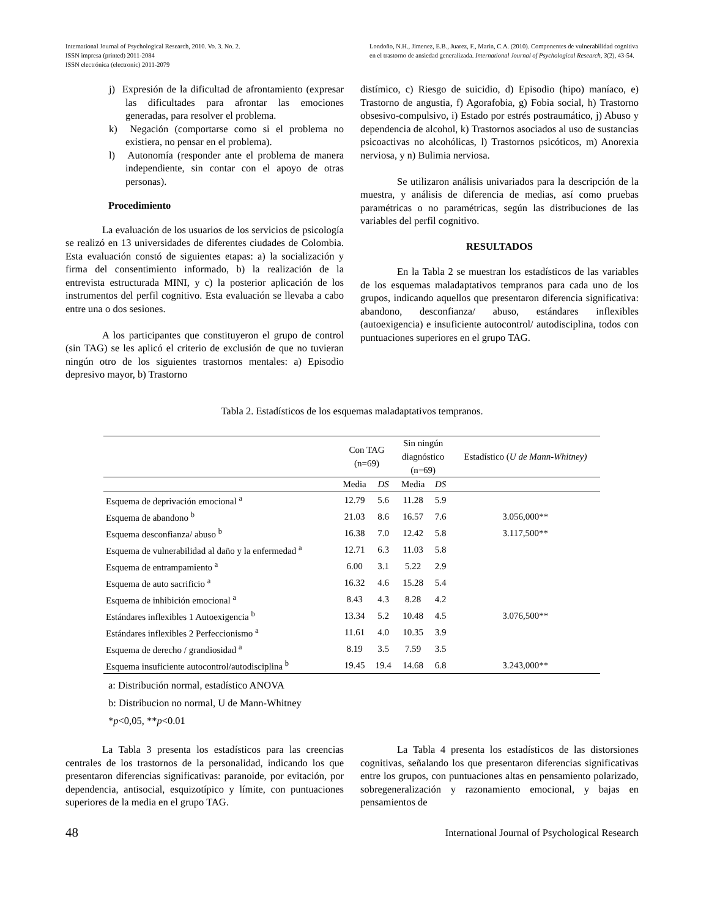International Journal of Psychological Research, 2010. Vo. 3. No. 2.
ISSN impresa (printed) 2011-2084
ISSN electrónica (electronic) 2011-2079
Londoño, N.H., Jimenez, E.B., Juarez, F., Marin, C.A. (2010). Componentes de vulnerabilidad cognitiva en el trastorno de ansiedad generalizada. International Journal of Psychological Research, 3(2), 43-54.
j) Expresión de la dificultad de afrontamiento (expresar las dificultades para afrontar las emociones generadas, para resolver el problema.
k) Negación (comportarse como si el problema no existiera, no pensar en el problema).
l) Autonomía (responder ante el problema de manera independiente, sin contar con el apoyo de otras personas).
Procedimiento
La evaluación de los usuarios de los servicios de psicología se realizó en 13 universidades de diferentes ciudades de Colombia. Esta evaluación constó de siguientes etapas: a) la socialización y firma del consentimiento informado, b) la realización de la entrevista estructurada MINI, y c) la posterior aplicación de los instrumentos del perfil cognitivo. Esta evaluación se llevaba a cabo entre una o dos sesiones.
A los participantes que constituyeron el grupo de control (sin TAG) se les aplicó el criterio de exclusión de que no tuvieran ningún otro de los siguientes trastornos mentales: a) Episodio depresivo mayor, b) Trastorno
distímico, c) Riesgo de suicidio, d) Episodio (hipo) maníaco, e) Trastorno de angustia, f) Agorafobia, g) Fobia social, h) Trastorno obsesivo-compulsivo, i) Estado por estrés postraumático, j) Abuso y dependencia de alcohol, k) Trastornos asociados al uso de sustancias psicoactivas no alcohólicas, l) Trastornos psicóticos, m) Anorexia nerviosa, y n) Bulimia nerviosa.
Se utilizaron análisis univariados para la descripción de la muestra, y análisis de diferencia de medias, así como pruebas paramétricas o no paramétricas, según las distribuciones de las variables del perfil cognitivo.
RESULTADOS
En la Tabla 2 se muestran los estadísticos de las variables de los esquemas maladaptativos tempranos para cada uno de los grupos, indicando aquellos que presentaron diferencia significativa: abandono, desconfianza/ abuso, estándares inflexibles (autoexigencia) e insuficiente autocontrol/ autodisciplina, todos con puntuaciones superiores en el grupo TAG.
Tabla 2. Estadísticos de los esquemas maladaptativos tempranos.
| | Con TAG (n=69) | | Sin ningún diagnóstico (n=69) | | Estadístico ( U de Mann-Whitney) |
| --- | --- | --- | --- | --- | --- |
| | Media | DS | Media | DS | |
| Esquema de deprivación emocional <sup>a</sup> | 12.79 | 5.6 | 11.28 | 5.9 | |
| Esquema de abandono <sup>b</sup> | 21.03 | 8.6 | 16.57 | 7.6 | 3.056,000** |
| Esquema desconfianza/ abuso <sup>b</sup> | 16.38 | 7.0 | 12.42 | 5.8 | 3.117,500** |
| Esquema de vulnerabilidad al daño y la enfermedad <sup>a</sup> | 12.71 | 6.3 | 11.03 | 5.8 | |
| Esquema de entrampamiento <sup>a</sup> | 6.00 | 3.1 | 5.22 | 2.9 | |
| Esquema de auto sacrificio <sup>a</sup> | 16.32 | 4.6 | 15.28 | 5.4 | |
| Esquema de inhibición emocional <sup>a</sup> | 8.43 | 4.3 | 8.28 | 4.2 | |
| Estándares inflexibles 1 Autoexigencia <sup>b</sup> | 13.34 | 5.2 | 10.48 | 4.5 | 3.076,500** |
| Estándares inflexibles 2 Perfeccionismo <sup>a</sup> | 11.61 | 4.0 | 10.35 | 3.9 | |
| Esquema de derecho / grandiosidad <sup>a</sup> | 8.19 | 3.5 | 7.59 | 3.5 | |
| Esquema insuficiente autocontrol/autodisciplina <sup>b</sup> | 19.45 | 19.4 | 14.68 | 6.8 | 3.243,000** |
a: Distribución normal, estadístico ANOVA
b: Distribucion no normal, U de Mann-Whitney
*p<0,05, **p<0.01
La Tabla 3 presenta los estadísticos para las creencias centrales de los trastornos de la personalidad, indicando los que presentaron diferencias significativas: paranoide, por evitación, por dependencia, antisocial, esquizotípico y límite, con puntuaciones superiores de la media en el grupo TAG.
La Tabla 4 presenta los estadísticos de las distorsiones cognitivas, señalando los que presentaron diferencias significativas entre los grupos, con puntuaciones altas en pensamiento polarizado, sobregeneralización y razonamiento emocional, y bajas en pensamientos de
48 International Journal of Psychological Research